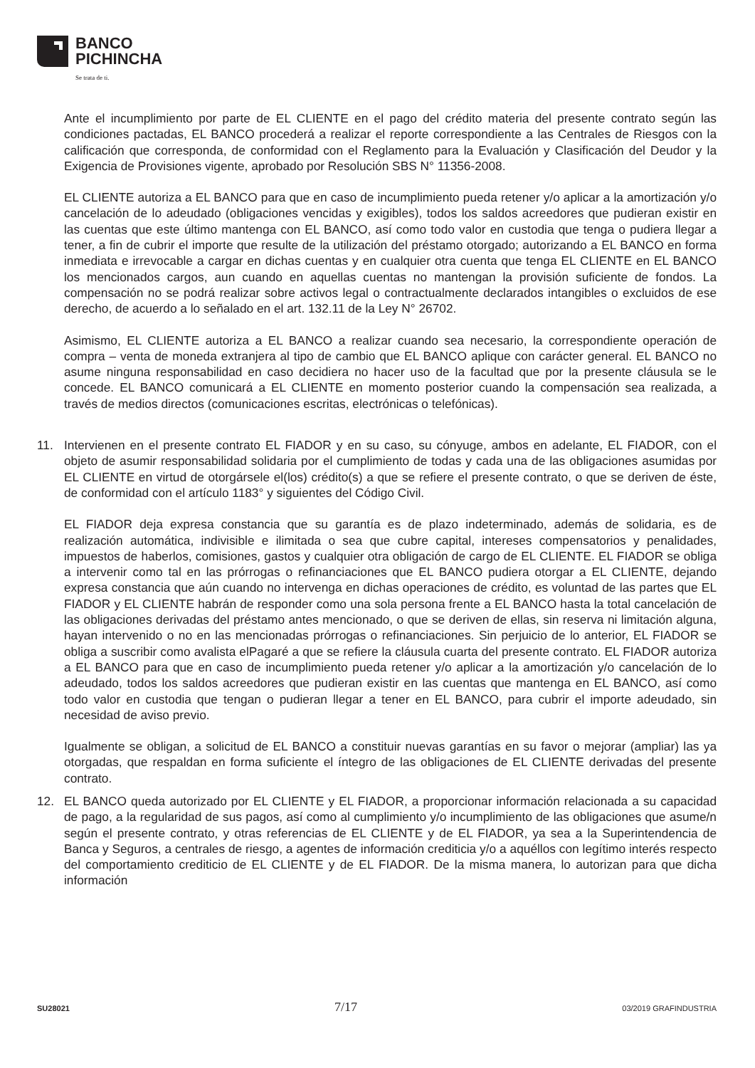BANCO
PICHINCHA
Se trata de ti.
Ante el incumplimiento por parte de EL CLIENTE en el pago del crédito materia del presente contrato según las condiciones pactadas, EL BANCO procederá a realizar el reporte correspondiente a las Centrales de Riesgos con la calificación que corresponda, de conformidad con el Reglamento para la Evaluación y Clasificación del Deudor y la Exigencia de Provisiones vigente, aprobado por Resolución SBS N° 11356-2008.
EL CLIENTE autoriza a EL BANCO para que en caso de incumplimiento pueda retener y/o aplicar a la amortización y/o cancelación de lo adeudado (obligaciones vencidas y exigibles), todos los saldos acreedores que pudieran existir en las cuentas que este último mantenga con EL BANCO, así como todo valor en custodia que tenga o pudiera llegar a tener, a fin de cubrir el importe que resulte de la utilización del préstamo otorgado; autorizando a EL BANCO en forma inmediata e irrevocable a cargar en dichas cuentas y en cualquier otra cuenta que tenga EL CLIENTE en EL BANCO los mencionados cargos, aun cuando en aquellas cuentas no mantengan la provisión suficiente de fondos. La compensación no se podrá realizar sobre activos legal o contractualmente declarados intangibles o excluidos de ese derecho, de acuerdo a lo señalado en el art. 132.11 de la Ley N° 26702.
Asimismo, EL CLIENTE autoriza a EL BANCO a realizar cuando sea necesario, la correspondiente operación de compra – venta de moneda extranjera al tipo de cambio que EL BANCO aplique con carácter general. EL BANCO no asume ninguna responsabilidad en caso decidiera no hacer uso de la facultad que por la presente cláusula se le concede. EL BANCO comunicará a EL CLIENTE en momento posterior cuando la compensación sea realizada, a través de medios directos (comunicaciones escritas, electrónicas o telefónicas).
11. Intervienen en el presente contrato EL FIADOR y en su caso, su cónyuge, ambos en adelante, EL FIADOR, con el objeto de asumir responsabilidad solidaria por el cumplimiento de todas y cada una de las obligaciones asumidas por EL CLIENTE en virtud de otorgársele el(los) crédito(s) a que se refiere el presente contrato, o que se deriven de éste, de conformidad con el artículo 1183° y siguientes del Código Civil.
EL FIADOR deja expresa constancia que su garantía es de plazo indeterminado, además de solidaria, es de realización automática, indivisible e ilimitada o sea que cubre capital, intereses compensatorios y penalidades, impuestos de haberlos, comisiones, gastos y cualquier otra obligación de cargo de EL CLIENTE. EL FIADOR se obliga a intervenir como tal en las prórrogas o refinanciaciones que EL BANCO pudiera otorgar a EL CLIENTE, dejando expresa constancia que aún cuando no intervenga en dichas operaciones de crédito, es voluntad de las partes que EL FIADOR y EL CLIENTE habrán de responder como una sola persona frente a EL BANCO hasta la total cancelación de las obligaciones derivadas del préstamo antes mencionado, o que se deriven de ellas, sin reserva ni limitación alguna, hayan intervenido o no en las mencionadas prórrogas o refinanciaciones. Sin perjuicio de lo anterior, EL FIADOR se obliga a suscribir como avalista elPagaré a que se refiere la cláusula cuarta del presente contrato. EL FIADOR autoriza a EL BANCO para que en caso de incumplimiento pueda retener y/o aplicar a la amortización y/o cancelación de lo adeudado, todos los saldos acreedores que pudieran existir en las cuentas que mantenga en EL BANCO, así como todo valor en custodia que tengan o pudieran llegar a tener en EL BANCO, para cubrir el importe adeudado, sin necesidad de aviso previo.
Igualmente se obligan, a solicitud de EL BANCO a constituir nuevas garantías en su favor o mejorar (ampliar) las ya otorgadas, que respaldan en forma suficiente el íntegro de las obligaciones de EL CLIENTE derivadas del presente contrato.
12. EL BANCO queda autorizado por EL CLIENTE y EL FIADOR, a proporcionar información relacionada a su capacidad de pago, a la regularidad de sus pagos, así como al cumplimiento y/o incumplimiento de las obligaciones que asume/n según el presente contrato, y otras referencias de EL CLIENTE y de EL FIADOR, ya sea a la Superintendencia de Banca y Seguros, a centrales de riesgo, a agentes de información crediticia y/o a aquéllos con legítimo interés respecto del comportamiento crediticio de EL CLIENTE y de EL FIADOR. De la misma manera, lo autorizan para que dicha información
SU28021 7/17 03/2019 GRAFINDUSTRIA